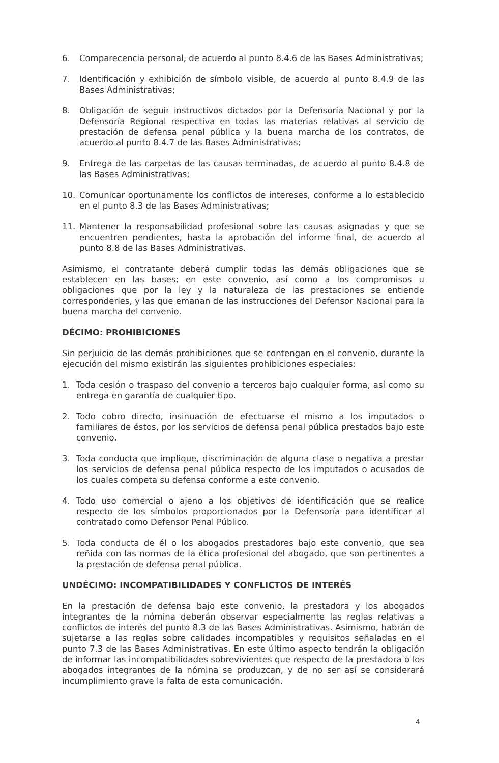6. Comparecencia personal, de acuerdo al punto 8.4.6 de las Bases Administrativas;
7. Identificación y exhibición de símbolo visible, de acuerdo al punto 8.4.9 de las Bases Administrativas;
8. Obligación de seguir instructivos dictados por la Defensoría Nacional y por la Defensoría Regional respectiva en todas las materias relativas al servicio de prestación de defensa penal pública y la buena marcha de los contratos, de acuerdo al punto 8.4.7 de las Bases Administrativas;
9. Entrega de las carpetas de las causas terminadas, de acuerdo al punto 8.4.8 de las Bases Administrativas;
10. Comunicar oportunamente los conflictos de intereses, conforme a lo establecido en el punto 8.3 de las Bases Administrativas;
11. Mantener la responsabilidad profesional sobre las causas asignadas y que se encuentren pendientes, hasta la aprobación del informe final, de acuerdo al punto 8.8 de las Bases Administrativas.
Asimismo, el contratante deberá cumplir todas las demás obligaciones que se establecen en las bases; en este convenio, así como a los compromisos u obligaciones que por la ley y la naturaleza de las prestaciones se entiende corresponderles, y las que emanan de las instrucciones del Defensor Nacional para la buena marcha del convenio.
DÉCIMO: PROHIBICIONES
Sin perjuicio de las demás prohibiciones que se contengan en el convenio, durante la ejecución del mismo existirán las siguientes prohibiciones especiales:
1. Toda cesión o traspaso del convenio a terceros bajo cualquier forma, así como su entrega en garantía de cualquier tipo.
2. Todo cobro directo, insinuación de efectuarse el mismo a los imputados o familiares de éstos, por los servicios de defensa penal pública prestados bajo este convenio.
3. Toda conducta que implique, discriminación de alguna clase o negativa a prestar los servicios de defensa penal pública respecto de los imputados o acusados de los cuales competa su defensa conforme a este convenio.
4. Todo uso comercial o ajeno a los objetivos de identificación que se realice respecto de los símbolos proporcionados por la Defensoría para identificar al contratado como Defensor Penal Público.
5. Toda conducta de él o los abogados prestadores bajo este convenio, que sea reñida con las normas de la ética profesional del abogado, que son pertinentes a la prestación de defensa penal pública.
UNDÉCIMO: INCOMPATIBILIDADES Y CONFLICTOS DE INTERÉS
En la prestación de defensa bajo este convenio, la prestadora y los abogados integrantes de la nómina deberán observar especialmente las reglas relativas a conflictos de interés del punto 8.3 de las Bases Administrativas. Asimismo, habrán de sujetarse a las reglas sobre calidades incompatibles y requisitos señaladas en el punto 7.3 de las Bases Administrativas. En este último aspecto tendrán la obligación de informar las incompatibilidades sobrevivientes que respecto de la prestadora o los abogados integrantes de la nómina se produzcan, y de no ser así se considerará incumplimiento grave la falta de esta comunicación.
4